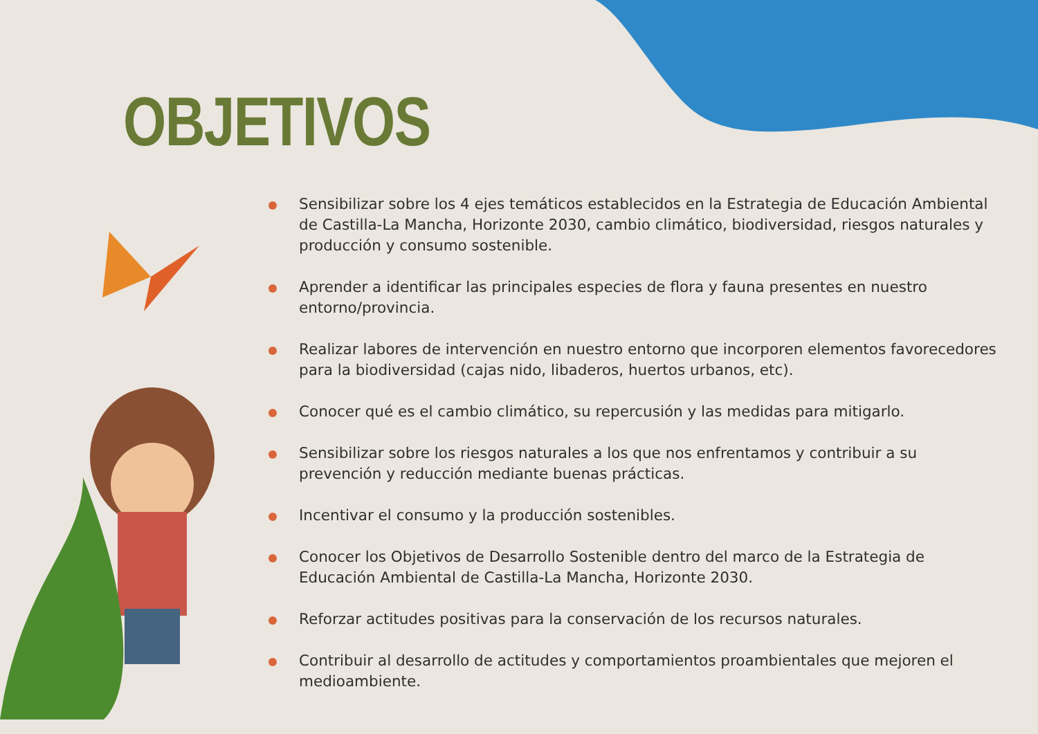OBJETIVOS
Sensibilizar sobre los 4 ejes temáticos establecidos en la Estrategia de Educación Ambiental de Castilla-La Mancha, Horizonte 2030, cambio climático, biodiversidad, riesgos naturales y producción y consumo sostenible.
Aprender a identificar las principales especies de flora y fauna presentes en nuestro entorno/provincia.
Realizar labores de intervención en nuestro entorno que incorporen elementos favorecedores para la biodiversidad (cajas nido, libaderos, huertos urbanos, etc).
Conocer qué es el cambio climático, su repercusión y las medidas para mitigarlo.
Sensibilizar sobre los riesgos naturales a los que nos enfrentamos y contribuir a su prevención y reducción mediante buenas prácticas.
Incentivar el consumo y la producción sostenibles.
Conocer los Objetivos de Desarrollo Sostenible dentro del marco de la Estrategia de Educación Ambiental de Castilla-La Mancha, Horizonte 2030.
Reforzar actitudes positivas para la conservación de los recursos naturales.
Contribuir al desarrollo de actitudes y comportamientos proambientales que mejoren el medioambiente.